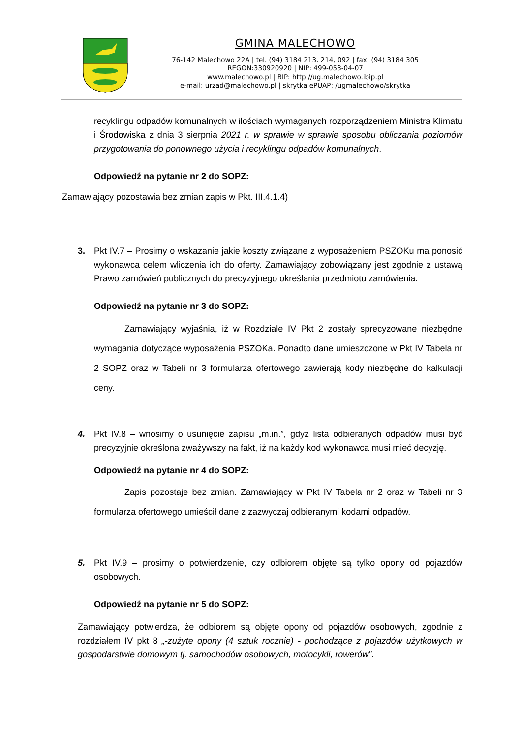GMINA MALECHOWO
76-142 Malechowo 22A | tel. (94) 3184 213, 214, 092 | fax. (94) 3184 305
REGON:330920920 | NIP: 499-053-04-07
www.malechowo.pl | BIP: http://ug.malechowo.ibip.pl
e-mail: urzad@malechowo.pl | skrytka ePUAP: /ugmalechowo/skrytka
recyklingu odpadów komunalnych w ilościach wymaganych rozporządzeniem Ministra Klimatu i Środowiska z dnia 3 sierpnia 2021 r. w sprawie w sprawie sposobu obliczania poziomów przygotowania do ponownego użycia i recyklingu odpadów komunalnych.
Odpowiedź na pytanie nr 2 do SOPZ:
Zamawiający pozostawia bez zmian zapis w Pkt. III.4.1.4)
3. Pkt IV.7 – Prosimy o wskazanie jakie koszty związane z wyposażeniem PSZOKu ma ponosić wykonawca celem wliczenia ich do oferty. Zamawiający zobowiązany jest zgodnie z ustawą Prawo zamówień publicznych do precyzyjnego określania przedmiotu zamówienia.
Odpowiedź na pytanie nr 3 do SOPZ:
Zamawiający wyjaśnia, iż w Rozdziale IV Pkt 2 zostały sprecyzowane niezbędne wymagania dotyczące wyposażenia PSZOKa. Ponadto dane umieszczone w Pkt IV Tabela nr 2 SOPZ oraz w Tabeli nr 3 formularza ofertowego zawierają kody niezbędne do kalkulacji ceny.
4. Pkt IV.8 – wnosimy o usunięcie zapisu „m.in.”, gdyż lista odbieranych odpadów musi być precyzyjnie określona zważywszy na fakt, iż na każdy kod wykonawca musi mieć decyzję.
Odpowiedź na pytanie nr 4 do SOPZ:
Zapis pozostaje bez zmian. Zamawiający w Pkt IV Tabela nr 2 oraz w Tabeli nr 3 formularza ofertowego umieścił dane z zazwyczaj odbieranymi kodami odpadów.
5. Pkt IV.9 – prosimy o potwierdzenie, czy odbiorem objęte są tylko opony od pojazdów osobowych.
Odpowiedź na pytanie nr 5 do SOPZ:
Zamawiający potwierdza, że odbiorem są objęte opony od pojazdów osobowych, zgodnie z rozdziałem IV pkt 8 „-zużyte opony (4 sztuk rocznie) - pochodzące z pojazdów użytkowych w gospodarstwie domowym tj. samochodów osobowych, motocykli, rowerów”.